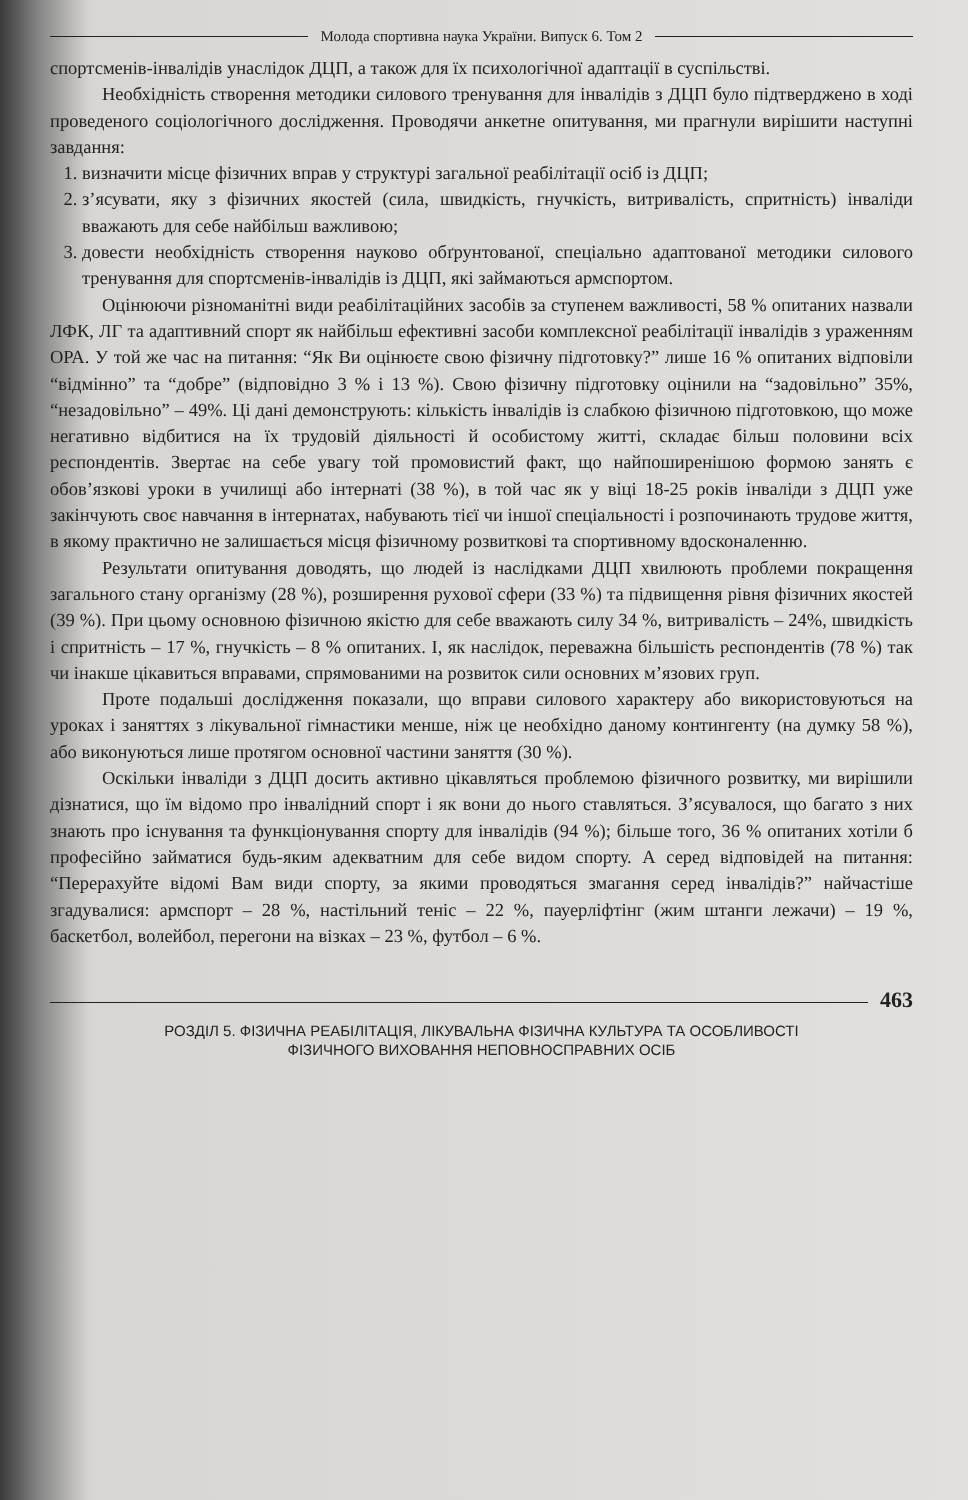Молода спортивна наука України. Випуск 6. Том 2
спортсменів-інвалідів унаслідок ДЦП, а також для їх психологічної адаптації в суспільстві.
Необхідність створення методики силового тренування для інвалідів з ДЦП було підтверджено в ході проведеного соціологічного дослідження. Проводячи анкетне опитування, ми прагнули вирішити наступні завдання:
1. визначити місце фізичних вправ у структурі загальної реабілітації осіб із ДЦП;
2. з’ясувати, яку з фізичних якостей (сила, швидкість, гнучкість, витривалість, спритність) інваліди вважають для себе найбільш важливою;
3. довести необхідність створення науково обґрунтованої, спеціально адаптованої методики силового тренування для спортсменів-інвалідів із ДЦП, які займаються армспортом.
Оцінюючи різноманітні види реабілітаційних засобів за ступенем важливості, 58 % опитаних назвали ЛФК, ЛГ та адаптивний спорт як найбільш ефективні засоби комплексної реабілітації інвалідів з ураженням ОРА. У той же час на питання: “Як Ви оцінюєте свою фізичну підготовку?” лише 16 % опитаних відповіли “відмінно” та “добре” (відповідно 3 % і 13 %). Свою фізичну підготовку оцінили на “задовільно” 35%, “незадовільно” – 49%. Ці дані демонструють: кількість інвалідів із слабкою фізичною підготовкою, що може негативно відбитися на їх трудовій діяльності й особистому житті, складає більш половини всіх респондентів. Звертає на себе увагу той промовистий факт, що найпоширенішою формою занять є обов’язкові уроки в училищі або інтернаті (38 %), в той час як у віці 18-25 років інваліди з ДЦП уже закінчують своє навчання в інтернатах, набувають тієї чи іншої спеціальності і розпочинають трудове життя, в якому практично не залишається місця фізичному розвиткові та спортивному вдосконаленню.
Результати опитування доводять, що людей із наслідками ДЦП хвилюють проблеми покращення загального стану організму (28 %), розширення рухової сфери (33 %) та підвищення рівня фізичних якостей (39 %). При цьому основною фізичною якістю для себе вважають силу 34 %, витривалість – 24%, швидкість і спритність – 17 %, гнучкість – 8 % опитаних. І, як наслідок, переважна більшість респондентів (78 %) так чи інакше цікавиться вправами, спрямованими на розвиток сили основних м’язових груп.
Проте подальші дослідження показали, що вправи силового характеру або використовуються на уроках і заняттях з лікувальної гімнастики менше, ніж це необхідно даному контингенту (на думку 58 %), або виконуються лише протягом основної частини заняття (30 %).
Оскільки інваліди з ДЦП досить активно цікавляться проблемою фізичного розвитку, ми вирішили дізнатися, що їм відомо про інвалідний спорт і як вони до нього ставляться. З’ясувалося, що багато з них знають про існування та функціонування спорту для інвалідів (94 %); більше того, 36 % опитаних хотіли б професійно займатися будь-яким адекватним для себе видом спорту. А серед відповідей на питання: “Перерахуйте відомі Вам види спорту, за якими проводяться змагання серед інвалідів?” найчастіше згадувалися: армспорт – 28 %, настільний теніс – 22 %, пауерліфтінг (жим штанги лежачи) – 19 %, баскетбол, волейбол, перегони на візках – 23 %, футбол – 6 %.
463
РОЗДІЛ 5. ФІЗИЧНА РЕАБІЛІТАЦІЯ, ЛІКУВАЛЬНА ФІЗИЧНА КУЛЬТУРА ТА ОСОБЛИВОСТІ
ФІЗИЧНОГО ВИХОВАННЯ НЕПОВНОСПРАВНИХ ОСІБ